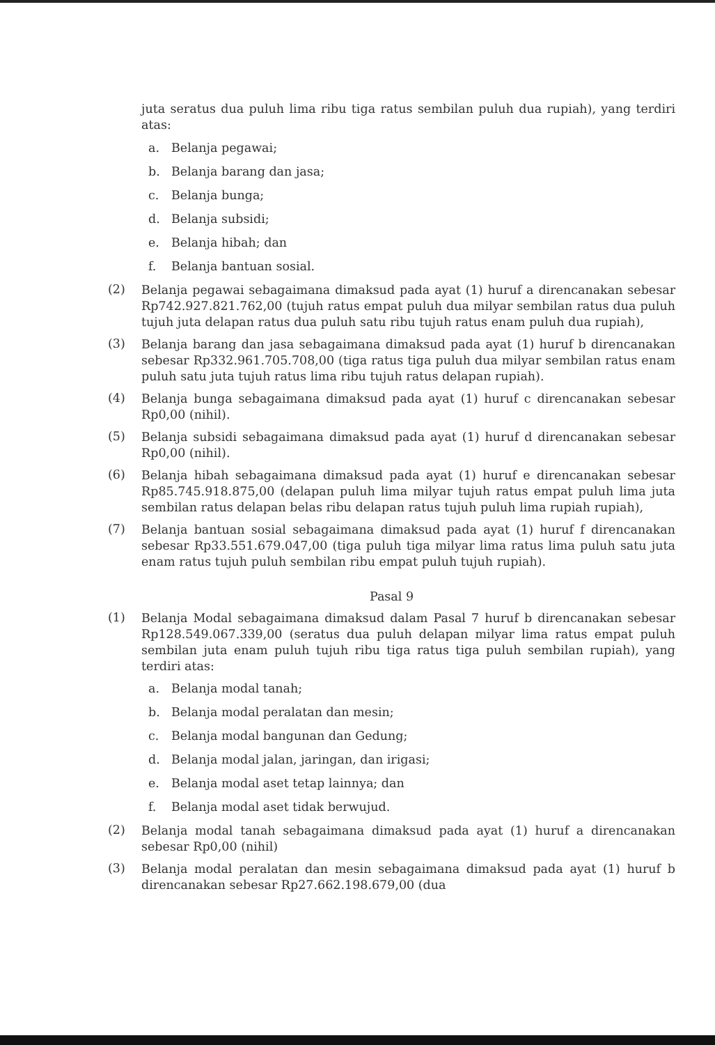juta seratus dua puluh lima ribu tiga ratus sembilan puluh dua rupiah), yang terdiri atas:
a. Belanja pegawai;
b. Belanja barang dan jasa;
c. Belanja bunga;
d. Belanja subsidi;
e. Belanja hibah; dan
f. Belanja bantuan sosial.
(2) Belanja pegawai sebagaimana dimaksud pada ayat (1) huruf a direncanakan sebesar Rp742.927.821.762,00 (tujuh ratus empat puluh dua milyar sembilan ratus dua puluh tujuh juta delapan ratus dua puluh satu ribu tujuh ratus enam puluh dua rupiah),
(3) Belanja barang dan jasa sebagaimana dimaksud pada ayat (1) huruf b direncanakan sebesar Rp332.961.705.708,00 (tiga ratus tiga puluh dua milyar sembilan ratus enam puluh satu juta tujuh ratus lima ribu tujuh ratus delapan rupiah).
(4) Belanja bunga sebagaimana dimaksud pada ayat (1) huruf c direncanakan sebesar Rp0,00 (nihil).
(5) Belanja subsidi sebagaimana dimaksud pada ayat (1) huruf d direncanakan sebesar Rp0,00 (nihil).
(6) Belanja hibah sebagaimana dimaksud pada ayat (1) huruf e direncanakan sebesar Rp85.745.918.875,00 (delapan puluh lima milyar tujuh ratus empat puluh lima juta sembilan ratus delapan belas ribu delapan ratus tujuh puluh lima rupiah rupiah),
(7) Belanja bantuan sosial sebagaimana dimaksud pada ayat (1) huruf f direncanakan sebesar Rp33.551.679.047,00 (tiga puluh tiga milyar lima ratus lima puluh satu juta enam ratus tujuh puluh sembilan ribu empat puluh tujuh rupiah).
Pasal 9
(1) Belanja Modal sebagaimana dimaksud dalam Pasal 7 huruf b direncanakan sebesar Rp128.549.067.339,00 (seratus dua puluh delapan milyar lima ratus empat puluh sembilan juta enam puluh tujuh ribu tiga ratus tiga puluh sembilan rupiah), yang terdiri atas:
a. Belanja modal tanah;
b. Belanja modal peralatan dan mesin;
c. Belanja modal bangunan dan Gedung;
d. Belanja modal jalan, jaringan, dan irigasi;
e. Belanja modal aset tetap lainnya; dan
f. Belanja modal aset tidak berwujud.
(2) Belanja modal tanah sebagaimana dimaksud pada ayat (1) huruf a direncanakan sebesar Rp0,00 (nihil)
(3) Belanja modal peralatan dan mesin sebagaimana dimaksud pada ayat (1) huruf b direncanakan sebesar Rp27.662.198.679,00 (dua